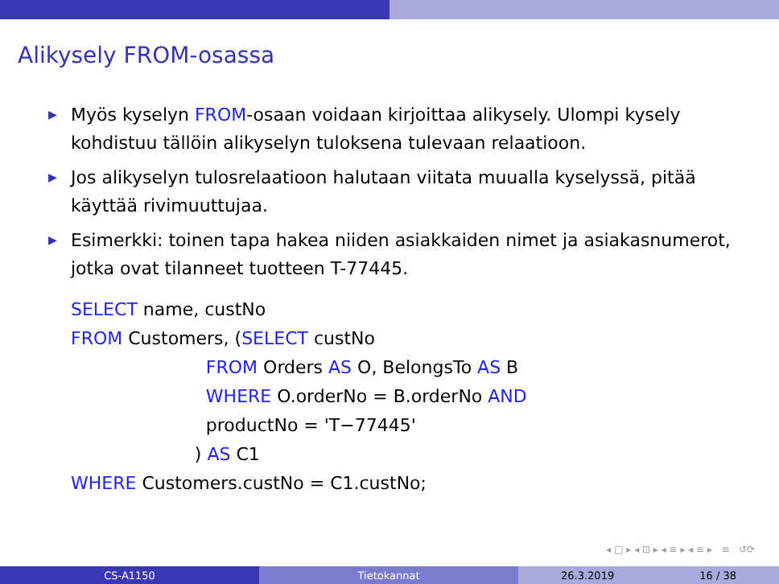Alikysely FROM-osassa
▶ Myös kyselyn FROM-osaan voidaan kirjoittaa alikysely. Ulompi kysely kohdistuu tällöin alikyselyn tuloksena tulevaan relaatioon.
▶ Jos alikyselyn tulosrelaatioon halutaan viitata muualla kyselyssä, pitää käyttää rivimuuttujaa.
▶ Esimerkki: toinen tapa hakea niiden asiakkaiden nimet ja asiakasnumerot, jotka ovat tilanneet tuotteen T-77445.
SELECT name, custNo
FROM Customers, (SELECT custNo
                        FROM Orders AS O, BelongsTo AS B
                        WHERE O.orderNo = B.orderNo AND
                        productNo = 'T−77445'
                      ) AS C1
WHERE Customers.custNo = C1.custNo;
◂ □ ▸ ◂ ⊡ ▸ ◂ ≡ ▸ ◂ ≡ ▸ ≡ ↺⟳
CS-A1150 Tietokannat 26.3.2019 16 / 38